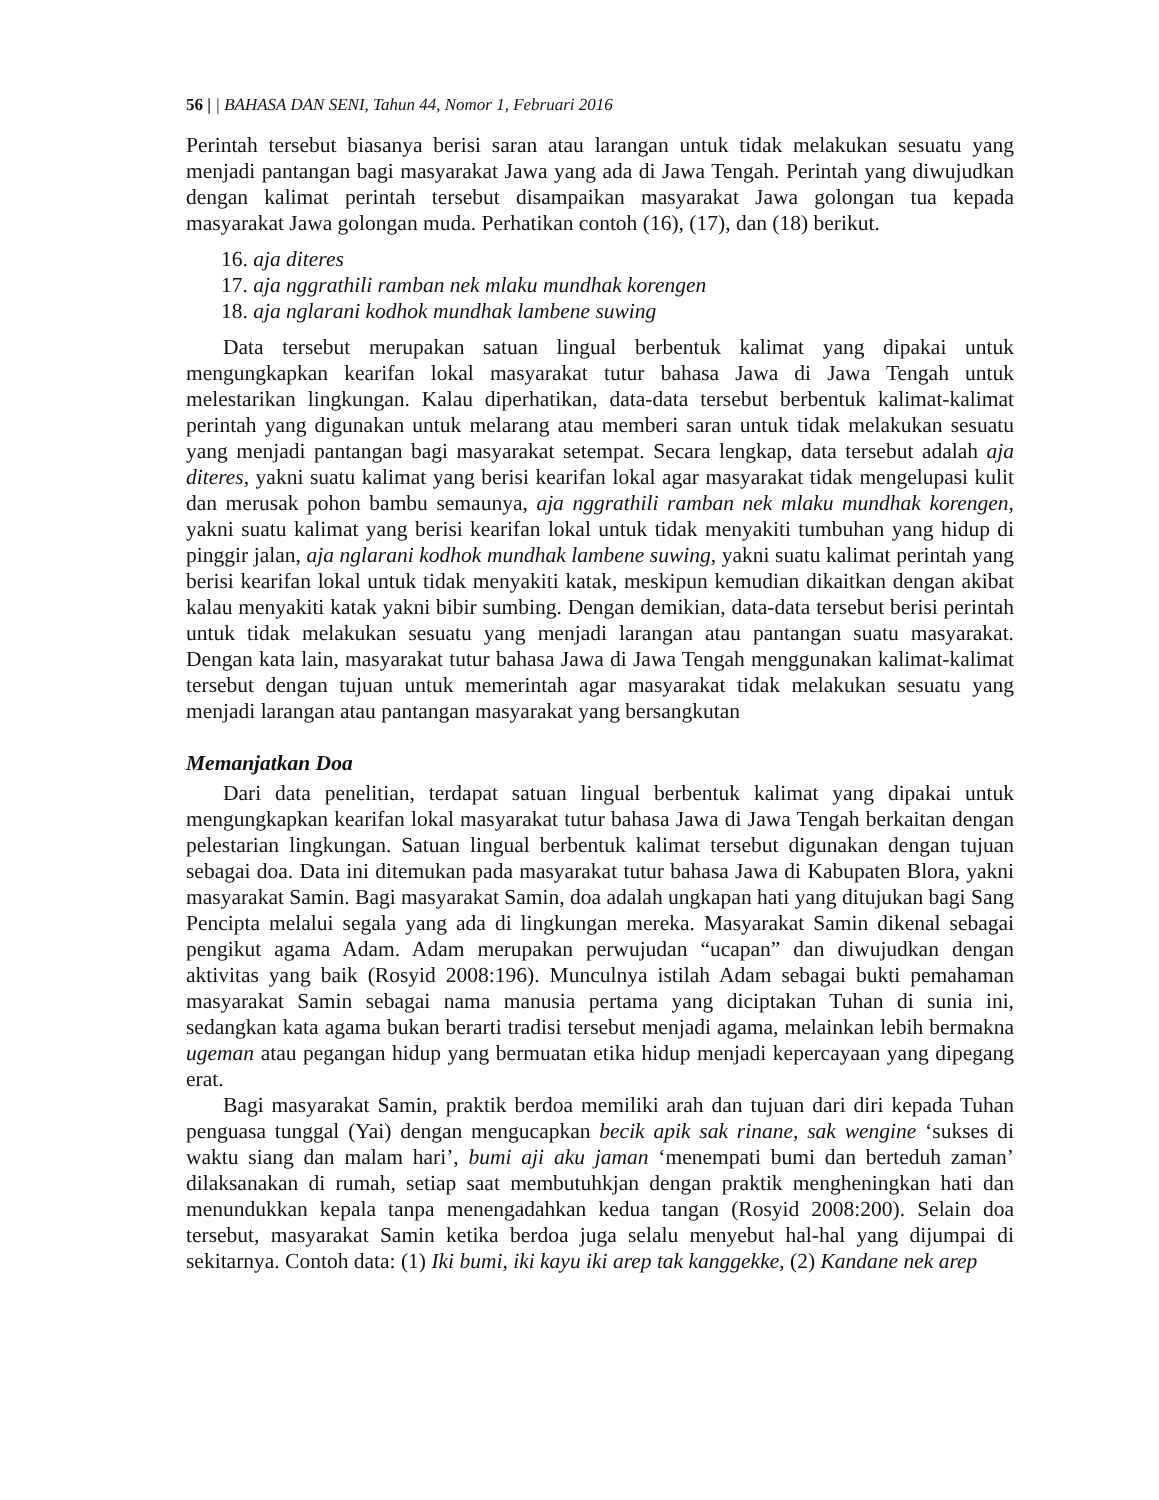56 | | BAHASA DAN SENI, Tahun 44, Nomor 1, Februari 2016
Perintah tersebut biasanya berisi saran atau larangan untuk tidak melakukan sesuatu yang menjadi pantangan bagi masyarakat Jawa yang ada di Jawa Tengah. Perintah yang diwujudkan dengan kalimat perintah tersebut disampaikan masyarakat Jawa golongan tua kepada masyarakat Jawa golongan muda. Perhatikan contoh (16), (17), dan (18) berikut.
16. aja diteres
17. aja nggrathili ramban nek mlaku mundhak korengen
18. aja nglarani kodhok mundhak lambene suwing
Data tersebut merupakan satuan lingual berbentuk kalimat yang dipakai untuk mengungkapkan kearifan lokal masyarakat tutur bahasa Jawa di Jawa Tengah untuk melestarikan lingkungan. Kalau diperhatikan, data-data tersebut berbentuk kalimat-kalimat perintah yang digunakan untuk melarang atau memberi saran untuk tidak melakukan sesuatu yang menjadi pantangan bagi masyarakat setempat. Secara lengkap, data tersebut adalah aja diteres, yakni suatu kalimat yang berisi kearifan lokal agar masyarakat tidak mengelupasi kulit dan merusak pohon bambu semaunya, aja nggrathili ramban nek mlaku mundhak korengen, yakni suatu kalimat yang berisi kearifan lokal untuk tidak menyakiti tumbuhan yang hidup di pinggir jalan, aja nglarani kodhok mundhak lambene suwing, yakni suatu kalimat perintah yang berisi kearifan lokal untuk tidak menyakiti katak, meskipun kemudian dikaitkan dengan akibat kalau menyakiti katak yakni bibir sumbing. Dengan demikian, data-data tersebut berisi perintah untuk tidak melakukan sesuatu yang menjadi larangan atau pantangan suatu masyarakat. Dengan kata lain, masyarakat tutur bahasa Jawa di Jawa Tengah menggunakan kalimat-kalimat tersebut dengan tujuan untuk memerintah agar masyarakat tidak melakukan sesuatu yang menjadi larangan atau pantangan masyarakat yang bersangkutan
Memanjatkan Doa
Dari data penelitian, terdapat satuan lingual berbentuk kalimat yang dipakai untuk mengungkapkan kearifan lokal masyarakat tutur bahasa Jawa di Jawa Tengah berkaitan dengan pelestarian lingkungan. Satuan lingual berbentuk kalimat tersebut digunakan dengan tujuan sebagai doa. Data ini ditemukan pada masyarakat tutur bahasa Jawa di Kabupaten Blora, yakni masyarakat Samin. Bagi masyarakat Samin, doa adalah ungkapan hati yang ditujukan bagi Sang Pencipta melalui segala yang ada di lingkungan mereka. Masyarakat Samin dikenal sebagai pengikut agama Adam. Adam merupakan perwujudan “ucapan” dan diwujudkan dengan aktivitas yang baik (Rosyid 2008:196). Munculnya istilah Adam sebagai bukti pemahaman masyarakat Samin sebagai nama manusia pertama yang diciptakan Tuhan di sunia ini, sedangkan kata agama bukan berarti tradisi tersebut menjadi agama, melainkan lebih bermakna ugeman atau pegangan hidup yang bermuatan etika hidup menjadi kepercayaan yang dipegang erat.
Bagi masyarakat Samin, praktik berdoa memiliki arah dan tujuan dari diri kepada Tuhan penguasa tunggal (Yai) dengan mengucapkan becik apik sak rinane, sak wengine ‘sukses di waktu siang dan malam hari’, bumi aji aku jaman ‘menempati bumi dan berteduh zaman’ dilaksanakan di rumah, setiap saat membutuhkjan dengan praktik mengheningkan hati dan menundukkan kepala tanpa menengadahkan kedua tangan (Rosyid 2008:200). Selain doa tersebut, masyarakat Samin ketika berdoa juga selalu menyebut hal-hal yang dijumpai di sekitarnya. Contoh data: (1) Iki bumi, iki kayu iki arep tak kanggekke, (2) Kandane nek arep